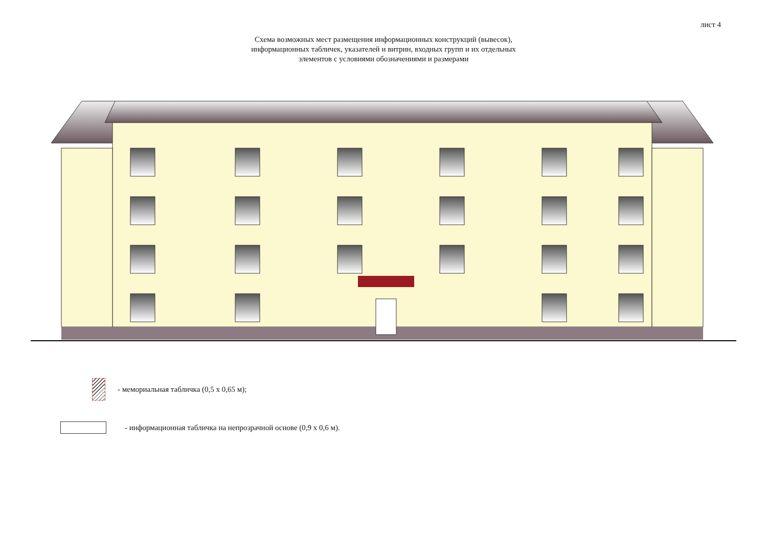лист 4
Схема возможных мест размещения информационных конструкций (вывесок),
информационных табличек, указателей и витрин, входных групп и их отдельных
элементов с условиями обозначениями и размерами
- мемориальная табличка (0,5 х 0,65 м);
- информационная табличка на непрозрачной основе (0,9 х 0,6 м).